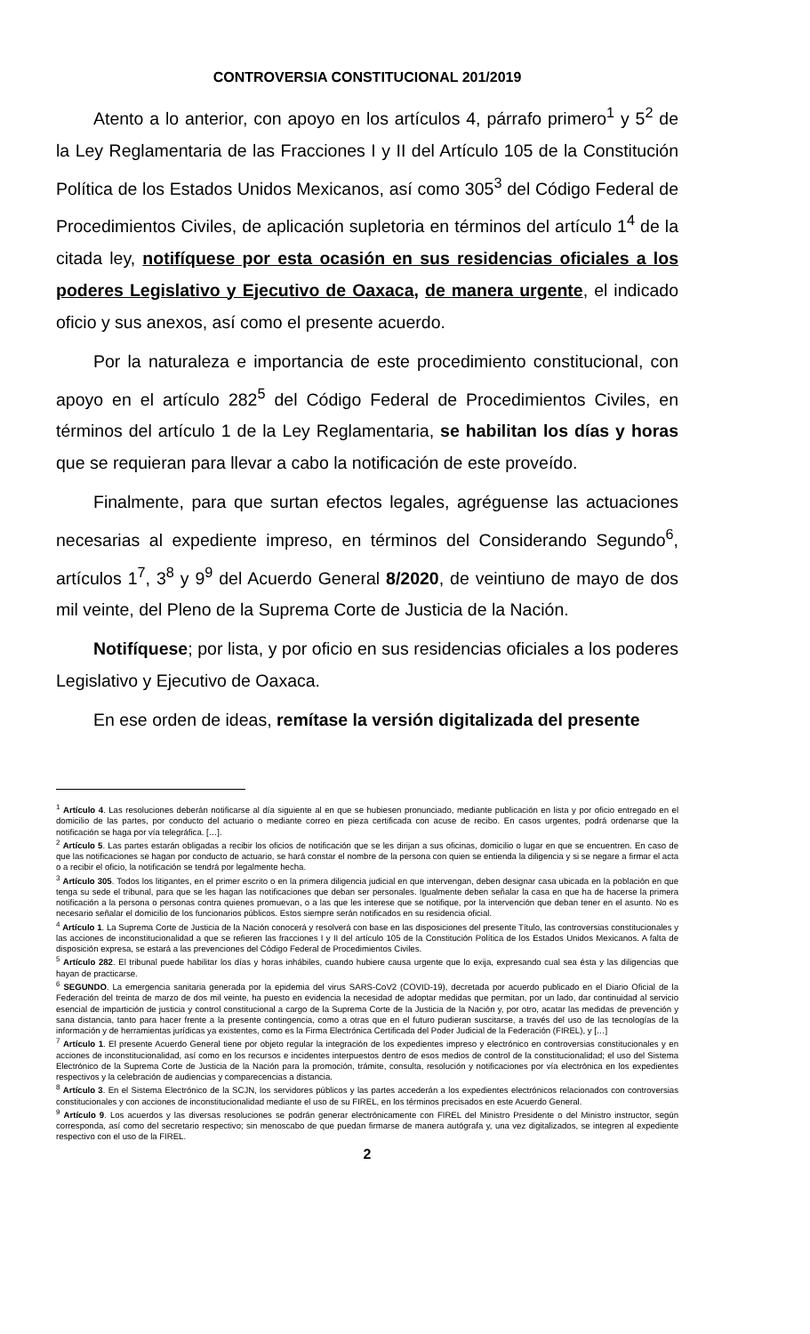CONTROVERSIA CONSTITUCIONAL 201/2019
Atento a lo anterior, con apoyo en los artículos 4, párrafo primero<sup>1</sup> y 5<sup>2</sup> de la Ley Reglamentaria de las Fracciones I y II del Artículo 105 de la Constitución Política de los Estados Unidos Mexicanos, así como 305<sup>3</sup> del Código Federal de Procedimientos Civiles, de aplicación supletoria en términos del artículo 1<sup>4</sup> de la citada ley, notifíquese por esta ocasión en sus residencias oficiales a los poderes Legislativo y Ejecutivo de Oaxaca, de manera urgente, el indicado oficio y sus anexos, así como el presente acuerdo.
Por la naturaleza e importancia de este procedimiento constitucional, con apoyo en el artículo 282<sup>5</sup> del Código Federal de Procedimientos Civiles, en términos del artículo 1 de la Ley Reglamentaria, se habilitan los días y horas que se requieran para llevar a cabo la notificación de este proveído.
Finalmente, para que surtan efectos legales, agréguense las actuaciones necesarias al expediente impreso, en términos del Considerando Segundo<sup>6</sup>, artículos 1<sup>7</sup>, 3<sup>8</sup> y 9<sup>9</sup> del Acuerdo General 8/2020, de veintiuno de mayo de dos mil veinte, del Pleno de la Suprema Corte de Justicia de la Nación.
Notifíquese; por lista, y por oficio en sus residencias oficiales a los poderes Legislativo y Ejecutivo de Oaxaca.
En ese orden de ideas, remítase la versión digitalizada del presente
<sup>1</sup> Artículo 4. Las resoluciones deberán notificarse al día siguiente al en que se hubiesen pronunciado, mediante publicación en lista y por oficio entregado en el domicilio de las partes, por conducto del actuario o mediante correo en pieza certificada con acuse de recibo. En casos urgentes, podrá ordenarse que la notificación se haga por vía telegráfica. […].
<sup>2</sup> Artículo 5. Las partes estarán obligadas a recibir los oficios de notificación que se les dirijan a sus oficinas, domicilio o lugar en que se encuentren. En caso de que las notificaciones se hagan por conducto de actuario, se hará constar el nombre de la persona con quien se entienda la diligencia y si se negare a firmar el acta o a recibir el oficio, la notificación se tendrá por legalmente hecha.
<sup>3</sup> Artículo 305. Todos los litigantes, en el primer escrito o en la primera diligencia judicial en que intervengan, deben designar casa ubicada en la población en que tenga su sede el tribunal, para que se les hagan las notificaciones que deban ser personales. Igualmente deben señalar la casa en que ha de hacerse la primera notificación a la persona o personas contra quienes promuevan, o a las que les interese que se notifique, por la intervención que deban tener en el asunto. No es necesario señalar el domicilio de los funcionarios públicos. Estos siempre serán notificados en su residencia oficial.
<sup>4</sup> Artículo 1. La Suprema Corte de Justicia de la Nación conocerá y resolverá con base en las disposiciones del presente Título, las controversias constitucionales y las acciones de inconstitucionalidad a que se refieren las fracciones I y II del artículo 105 de la Constitución Política de los Estados Unidos Mexicanos. A falta de disposición expresa, se estará a las prevenciones del Código Federal de Procedimientos Civiles.
<sup>5</sup> Artículo 282. El tribunal puede habilitar los días y horas inhábiles, cuando hubiere causa urgente que lo exija, expresando cual sea ésta y las diligencias que hayan de practicarse.
<sup>6</sup> SEGUNDO. La emergencia sanitaria generada por la epidemia del virus SARS-CoV2 (COVID-19), decretada por acuerdo publicado en el Diario Oficial de la Federación del treinta de marzo de dos mil veinte, ha puesto en evidencia la necesidad de adoptar medidas que permitan, por un lado, dar continuidad al servicio esencial de impartición de justicia y control constitucional a cargo de la Suprema Corte de la Justicia de la Nación y, por otro, acatar las medidas de prevención y sana distancia, tanto para hacer frente a la presente contingencia, como a otras que en el futuro pudieran suscitarse, a través del uso de las tecnologías de la información y de herramientas jurídicas ya existentes, como es la Firma Electrónica Certificada del Poder Judicial de la Federación (FIREL), y […]
<sup>7</sup> Artículo 1. El presente Acuerdo General tiene por objeto regular la integración de los expedientes impreso y electrónico en controversias constitucionales y en acciones de inconstitucionalidad, así como en los recursos e incidentes interpuestos dentro de esos medios de control de la constitucionalidad; el uso del Sistema Electrónico de la Suprema Corte de Justicia de la Nación para la promoción, trámite, consulta, resolución y notificaciones por vía electrónica en los expedientes respectivos y la celebración de audiencias y comparecencias a distancia.
<sup>8</sup> Artículo 3. En el Sistema Electrónico de la SCJN, los servidores públicos y las partes accederán a los expedientes electrónicos relacionados con controversias constitucionales y con acciones de inconstitucionalidad mediante el uso de su FIREL, en los términos precisados en este Acuerdo General.
<sup>9</sup> Artículo 9. Los acuerdos y las diversas resoluciones se podrán generar electrónicamente con FIREL del Ministro Presidente o del Ministro instructor, según corresponda, así como del secretario respectivo; sin menoscabo de que puedan firmarse de manera autógrafa y, una vez digitalizados, se integren al expediente respectivo con el uso de la FIREL.
2